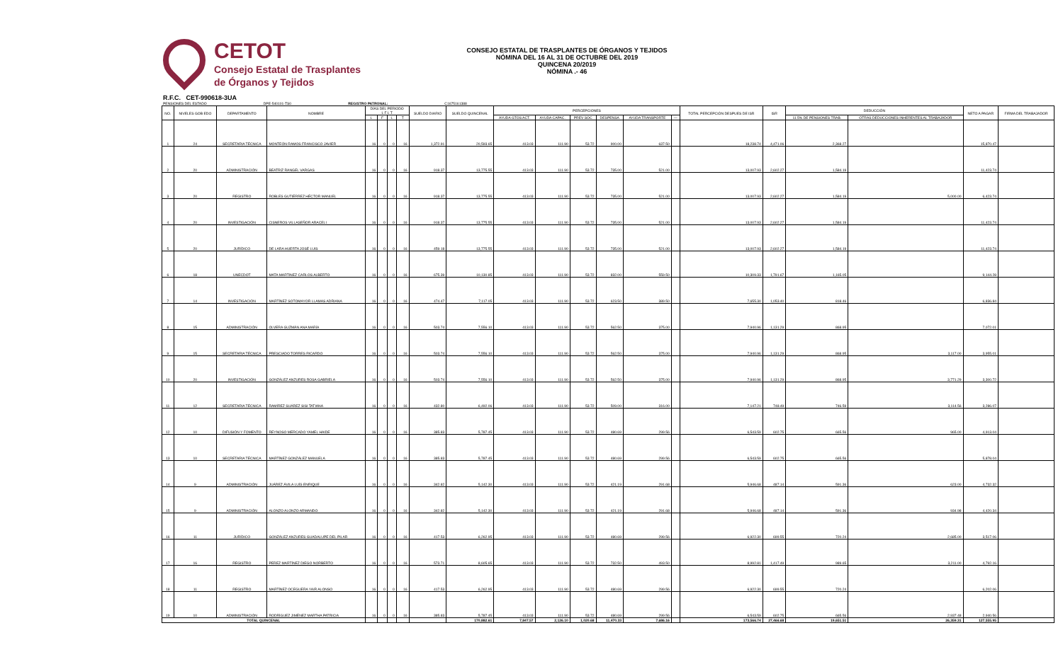CETOT
Consejo Estatal de Trasplantes
de Órganos y Tejidos
CONSEJO ESTATAL DE TRASPLANTES DE ÓRGANOS Y TEJIDOS
NÓMINA DEL 16 AL 31 DE OCTUBRE DEL 2019
QUINCENA 20/2019
NÓMINA .- 46
R.F.C. CET-990618-3UA
PENSIONES DEL ESTADO DPE-540101-TS0 REGISTRO PATRONAL: C1675161388
| NO. | NIVELES GOB EDO | DEPARTAMENTO | NOMBRE | DÍAS DEL PERIODO L F L T | | | | SUELDO DIARIO | SUELDO QUINCENAL | PERCEPCIONES | | | | | | TOTAL PERCEPCIÓN DESPUES DE ISR | ISR | DEDUCCIÓN | | NETO A PAGAR | FIRMA DEL TRABAJADOR |
| --- | --- | --- | --- | --- | --- | --- | --- | --- | --- | --- | --- | --- | --- | --- | --- | --- | --- | --- | --- | --- | --- |
| | | | | L | F | L | T | | | AYUDA GTOS ACT. | AYUDA CAPAC. | PREV SOC | DESPENSA | AYUDA TRANSPORTE | — | | | 11.5% DE PENSIONES TRAB. | OTRAS DEDUCCIONES INHERENTES AL TRABAJADOR | | |
| 1 | 24 | SECRETARIA TÉCNICA | MONTEÓN RAMOS FRANCISCO JAVIER | 16 | 0 | 0 | 16 | 1,372.91 | 20,593.65 | 413.03 | 111.90 | 53.72 | 900.00 | 637.50 | | 18,238.74 | 4,471.06 | 2,368.27 | | 15,870.47 | |
| 2 | 20 | ADMINISTRACIÓN | BEATRIZ RANGEL VARGAS | 16 | 0 | 0 | 16 | 918.37 | 13,775.55 | 413.03 | 111.90 | 53.72 | 735.00 | 521.00 | | 13,007.93 | 2,602.27 | 1,584.19 | | 11,423.74 | |
| 3 | 20 | REGISTRO | ROBLES GUTIÉRREZ HÉCTOR MANUEL | 16 | 0 | 0 | 16 | 918.37 | 13,775.55 | 413.03 | 111.90 | 53.72 | 735.00 | 521.00 | | 13,007.93 | 2,602.27 | 1,584.19 | 5,000.00 | 6,423.74 | |
| 4 | 20 | INVESTIGACIÓN | CISNEROS VILLASEÑOR ARACELI | 16 | 0 | 0 | 16 | 918.37 | 13,775.55 | 413.03 | 111.90 | 53.72 | 735.00 | 521.00 | | 13,007.93 | 2,602.27 | 1,584.19 | | 11,423.74 | |
| 5 | 20 | JURÍDICO | DE LARA HUERTA JOSÉ LUIS | 16 | 0 | 0 | 16 | 459.18 | 13,775.55 | 413.03 | 111.90 | 53.72 | 735.00 | 521.00 | | 13,007.93 | 2,602.27 | 1,584.19 | | 11,423.74 | |
| 6 | 18 | UNECDOT | MATA MARTINEZ CARLOS ALBERTO | 16 | 0 | 0 | 16 | 675.39 | 10,130.85 | 413.03 | 111.90 | 53.72 | 832.00 | 559.50 | | 10,309.33 | 1,791.67 | 1,165.05 | | 9,144.28 | |
| 7 | 14 | INVESTIGACIÓN | MARTÍNEZ SOTOMAYOR LLAMAS ADRIANA | 16 | 0 | 0 | 16 | 474.47 | 7,117.05 | 413.03 | 111.90 | 53.72 | 623.50 | 389.50 | | 7,655.30 | 1,053.40 | 818.46 | | 6,836.84 | |
| 8 | 15 | ADMINISTRACIÓN | OLVERA GUZMÁN ANA MARÍA | 16 | 0 | 0 | 16 | 503.74 | 7,556.10 | 413.03 | 111.90 | 53.72 | 562.50 | 375.00 | | 7,940.96 | 1,131.29 | 868.95 | | 7,072.01 | |
| 9 | 15 | SECRETARIA TÉCNICA | PRESCIADO TORRES RICARDO | 16 | 0 | 0 | 16 | 503.74 | 7,556.10 | 413.03 | 111.90 | 53.72 | 562.50 | 375.00 | | 7,940.96 | 1,131.29 | 868.95 | 3,117.00 | 3,955.01 | |
| 10 | 20 | INVESTIGACIÓN | GONZÁLEZ ANZURES ROSA GABRIELA | 16 | 0 | 0 | 16 | 503.74 | 7,556.10 | 413.03 | 111.90 | 53.72 | 562.50 | 375.00 | | 7,940.96 | 1,131.29 | 868.95 | 3,771.29 | 3,300.72 | |
| 11 | 12 | SECRETARIA TÉCNICA | RAMÍREZ SUÁREZ SISI TATIANA | 16 | 0 | 0 | 16 | 432.80 | 6,492.06 | 413.03 | 111.90 | 53.72 | 509.00 | 316.00 | | 7,147.21 | 748.49 | 746.59 | 3,114.56 | 3,286.07 | |
| 12 | 10 | DIFUSIÓN Y FOMENTO | REYNOSO MERCADO YAMEL HAIDE | 16 | 0 | 0 | 16 | 385.83 | 5,787.45 | 413.03 | 111.90 | 53.72 | 480.69 | 299.56 | | 6,543.59 | 602.75 | 665.56 | 965.00 | 4,913.04 | |
| 13 | 10 | SECRETARIA TÉCNICA | MARTÍNEZ GONZÁLEZ MANUELA | 16 | 0 | 0 | 16 | 385.83 | 5,787.45 | 413.03 | 111.90 | 53.72 | 480.69 | 299.56 | | 6,543.59 | 602.75 | 665.56 | | 5,878.04 | |
| 14 | 9 | ADMINISTRACIÓN | JUÁREZ ÁVILA LUÍS ENRIQUE | 16 | 0 | 0 | 16 | 342.82 | 5,142.30 | 413.03 | 111.90 | 53.72 | 421.19 | 291.68 | | 5,946.68 | 487.14 | 591.36 | 623.00 | 4,732.32 | |
| 15 | 9 | ADMINISTRACIÓN | ALONZO ALONZO ARMANDO | 16 | 0 | 0 | 16 | 342.82 | 5,142.30 | 413.03 | 111.90 | 53.72 | 421.19 | 291.68 | | 5,946.68 | 487.14 | 591.36 | 934.98 | 4,420.34 | |
| 16 | 11 | JURÍDICO | GONZÁLEZ ANZURES GUADALUPE DEL PILAR | 16 | 0 | 0 | 16 | 417.53 | 6,262.95 | 413.03 | 111.90 | 53.72 | 480.69 | 299.56 | | 6,922.30 | 699.55 | 720.24 | 2,685.00 | 3,517.06 | |
| 17 | 16 | REGISTRO | PEREZ MARTÍNEZ DIEGO NORBERTO | 16 | 0 | 0 | 16 | 573.71 | 8,605.65 | 413.03 | 111.90 | 53.72 | 732.50 | 493.50 | | 8,992.81 | 1,417.49 | 989.65 | 3,211.00 | 4,792.16 | |
| 18 | 11 | REGISTRO | MARTÍNEZ OCEGUERA YAIR ALONSO | 16 | 0 | 0 | 16 | 417.53 | 6,262.95 | 413.03 | 111.90 | 53.72 | 480.69 | 299.56 | | 6,922.30 | 699.55 | 720.24 | | 6,202.06 | |
| 19 | 10 | ADMINISTRACIÓN | RODRÍGUEZ JIMÉNEZ MARTHA PATRICIA | 16 | 0 | 0 | 16 | 385.83 | 5,787.45 | 413.03 | 111.90 | 53.72 | 480.69 | 299.56 | | 6,543.59 | 602.75 | 665.56 | 2,937.48 | 2,940.56 | |
| TOTAL QUINCENAL | | | | | | | | | 170,882.61 | 7,847.57 | 2,126.10 | 1,020.68 | 11,470.33 | 7,686.16 | | 173,566.74 | 27,466.68 | 19,651.51 | 26,359.31 | 127,555.95 | |